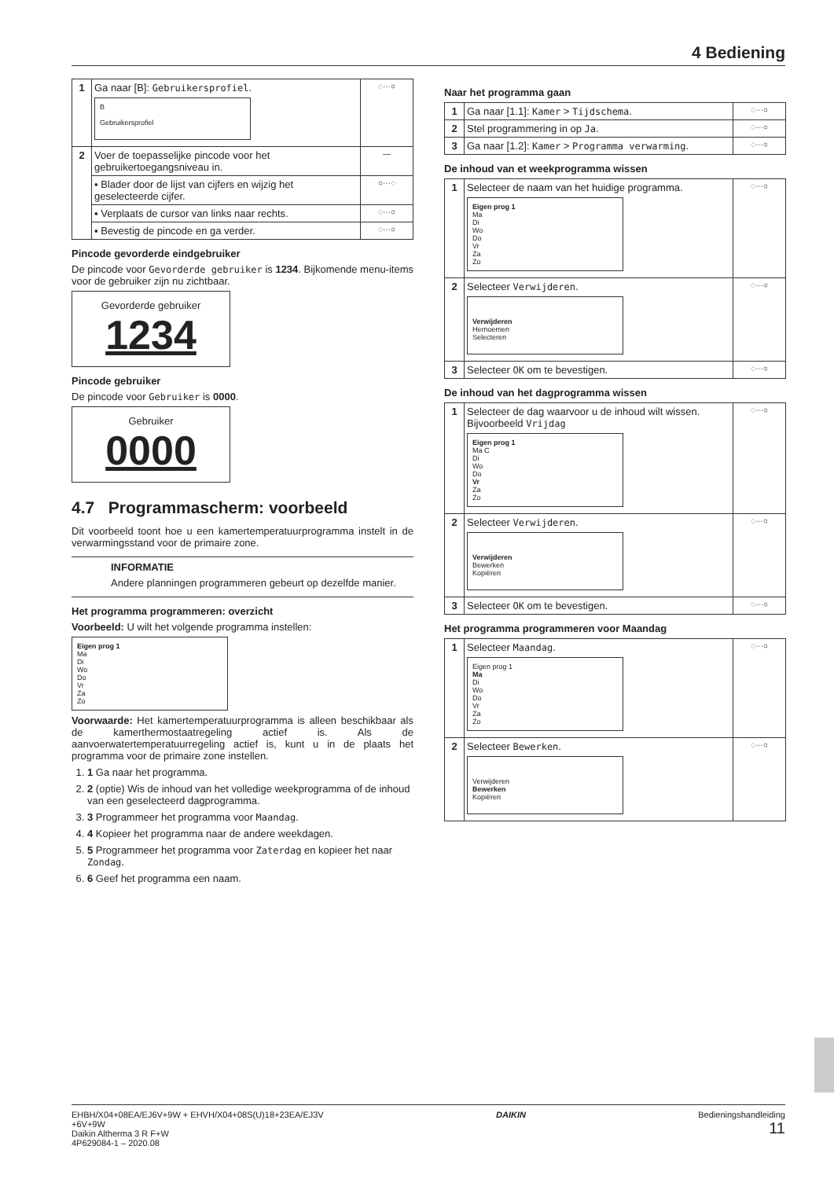4 Bediening
| 1 | Ga naar [B]: Gebruikersprofiel . B Gebruikersprofiel | ◌···○ |
| 2 | Voer de toepasselijke pincode voor het gebruikertoegangsniveau in. | — |
| | ▪ Blader door de lijst van cijfers en wijzig het geselecteerde cijfer. | ○···◌ |
| | ▪ Verplaats de cursor van links naar rechts. | ◌···○ |
| | ▪ Bevestig de pincode en ga verder. | ◌···○ |
Pincode gevorderde eindgebruiker
De pincode voor Gevorderde gebruiker is 1234. Bijkomende menu-items voor de gebruiker zijn nu zichtbaar.
Gevorderde gebruiker
1234
Pincode gebruiker
De pincode voor Gebruiker is 0000.
Gebruiker
0000
4.7 Programmascherm: voorbeeld
Dit voorbeeld toont hoe u een kamertemperatuurprogramma instelt in de verwarmingsstand voor de primaire zone.
INFORMATIE
Andere planningen programmeren gebeurt op dezelfde manier.
Het programma programmeren: overzicht
Voorbeeld: U wilt het volgende programma instellen:
Eigen prog 1
Ma
Di
Wo
Do
Vr
Za
Zo
Voorwaarde: Het kamertemperatuurprogramma is alleen beschikbaar als de kamerthermostaatregeling actief is. Als de aanvoerwatertemperatuurregeling actief is, kunt u in de plaats het programma voor de primaire zone instellen.
1. 1 Ga naar het programma.
2. 2 (optie) Wis de inhoud van het volledige weekprogramma of de inhoud van een geselecteerd dagprogramma.
3. 3 Programmeer het programma voor Maandag.
4. 4 Kopieer het programma naar de andere weekdagen.
5. 5 Programmeer het programma voor Zaterdag en kopieer het naar Zondag.
6. 6 Geef het programma een naam.
Naar het programma gaan
| 1 | Ga naar [1.1]: Kamer > Tijdschema . | ◌···○ |
| 2 | Stel programmering in op Ja . | ◌···○ |
| 3 | Ga naar [1.2]: Kamer > Programma verwarming . | ◌···○ |
De inhoud van et weekprogramma wissen
| 1 | Selecteer de naam van het huidige programma. Eigen prog 1 Ma Di Wo Do Vr Za Zo | ◌···○ |
| 2 | Selecteer Verwijderen . Verwijderen Hernoemen Selecteren | ◌···○ |
| 3 | Selecteer OK om te bevestigen. | ◌···○ |
De inhoud van het dagprogramma wissen
| 1 | Selecteer de dag waarvoor u de inhoud wilt wissen. Bijvoorbeeld Vrijdag Eigen prog 1 Ma C Di Wo Do Vr Za Zo | ◌···○ |
| 2 | Selecteer Verwijderen . Verwijderen Bewerken Kopiëren | ◌···○ |
| 3 | Selecteer OK om te bevestigen. | ◌···○ |
Het programma programmeren voor Maandag
| 1 | Selecteer Maandag . Eigen prog 1 Ma Di Wo Do Vr Za Zo | ◌···○ |
| 2 | Selecteer Bewerken . Verwijderen Bewerken Kopiëren | ◌···○ |
EHBH/X04+08EA/EJ6V+9W + EHVH/X04+08S(U)18+23EA/EJ3V
+6V+9W
Daikin Altherma 3 R F+W
4P629084-1 – 2020.08
DAIKIN Bedieningshandleiding
11